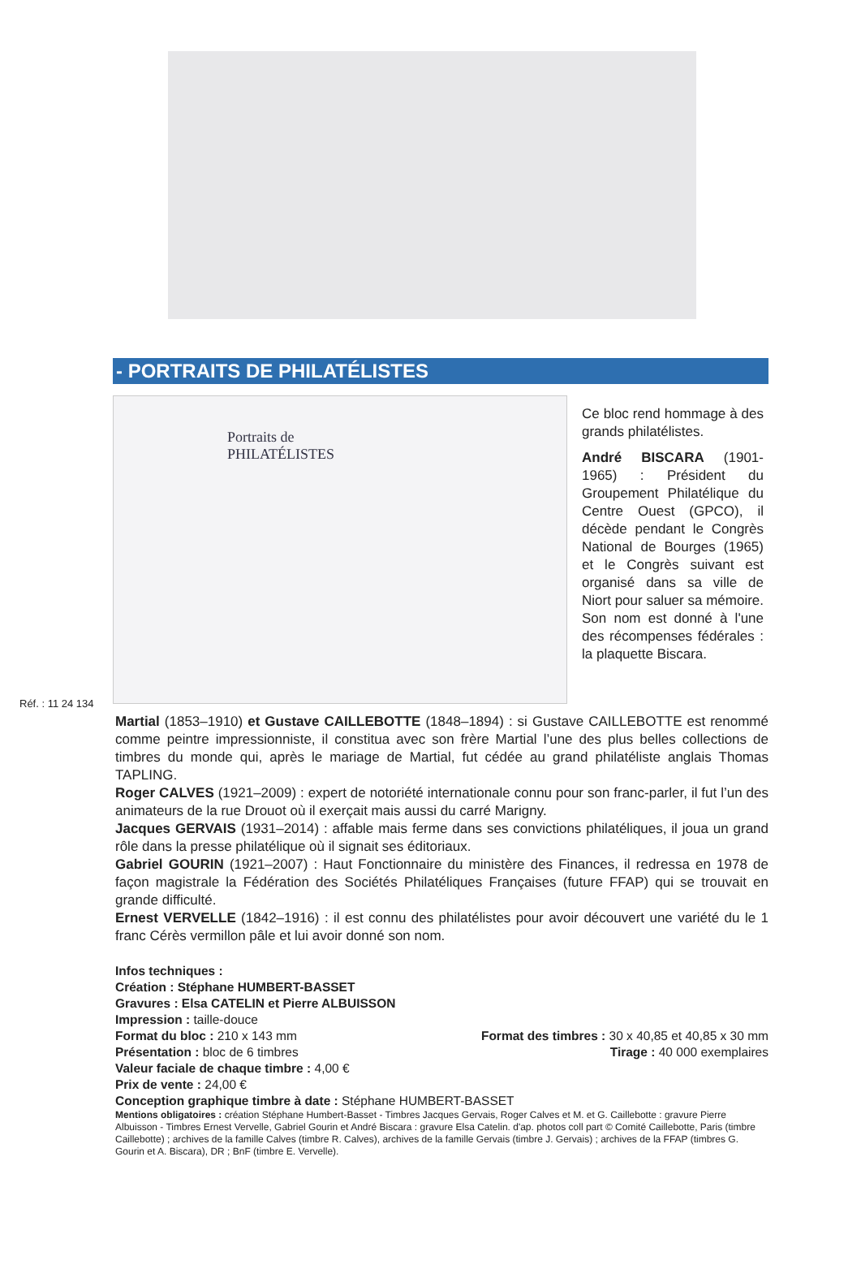- PORTRAITS DE PHILATÉLISTES
Réf. : 11 24 134
Portraits de
PHILATÉLISTES
Ce bloc rend hommage à des grands philatélistes.
André BISCARA (1901-1965) : Président du Groupement Philatélique du Centre Ouest (GPCO), il décède pendant le Congrès National de Bourges (1965) et le Congrès suivant est organisé dans sa ville de Niort pour saluer sa mémoire. Son nom est donné à l'une des récompenses fédérales : la plaquette Biscara.
Martial (1853–1910) et Gustave CAILLEBOTTE (1848–1894) : si Gustave CAILLEBOTTE est renommé comme peintre impressionniste, il constitua avec son frère Martial l’une des plus belles collections de timbres du monde qui, après le mariage de Martial, fut cédée au grand philatéliste anglais Thomas TAPLING.
Roger CALVES (1921–2009) : expert de notoriété internationale connu pour son franc-parler, il fut l’un des animateurs de la rue Drouot où il exerçait mais aussi du carré Marigny.
Jacques GERVAIS (1931–2014) : affable mais ferme dans ses convictions philatéliques, il joua un grand rôle dans la presse philatélique où il signait ses éditoriaux.
Gabriel GOURIN (1921–2007) : Haut Fonctionnaire du ministère des Finances, il redressa en 1978 de façon magistrale la Fédération des Sociétés Philatéliques Françaises (future FFAP) qui se trouvait en grande difficulté.
Ernest VERVELLE (1842–1916) : il est connu des philatélistes pour avoir découvert une variété du le 1 franc Cérès vermillon pâle et lui avoir donné son nom.
Infos techniques :
Création : Stéphane HUMBERT-BASSET
Gravures : Elsa CATELIN et Pierre ALBUISSON
Impression : taille-douce
Format du bloc : 210 x 143 mm Format des timbres : 30 x 40,85 et 40,85 x 30 mm
Présentation : bloc de 6 timbres Tirage : 40 000 exemplaires
Valeur faciale de chaque timbre : 4,00 €
Prix de vente : 24,00 €
Conception graphique timbre à date : Stéphane HUMBERT-BASSET
Mentions obligatoires : création Stéphane Humbert-Basset - Timbres Jacques Gervais, Roger Calves et M. et G. Caillebotte : gravure Pierre Albuisson - Timbres Ernest Vervelle, Gabriel Gourin et André Biscara : gravure Elsa Catelin. d'ap. photos coll part © Comité Caillebotte, Paris (timbre Caillebotte) ; archives de la famille Calves (timbre R. Calves), archives de la famille Gervais (timbre J. Gervais) ; archives de la FFAP (timbres G. Gourin et A. Biscara), DR ; BnF (timbre E. Vervelle).